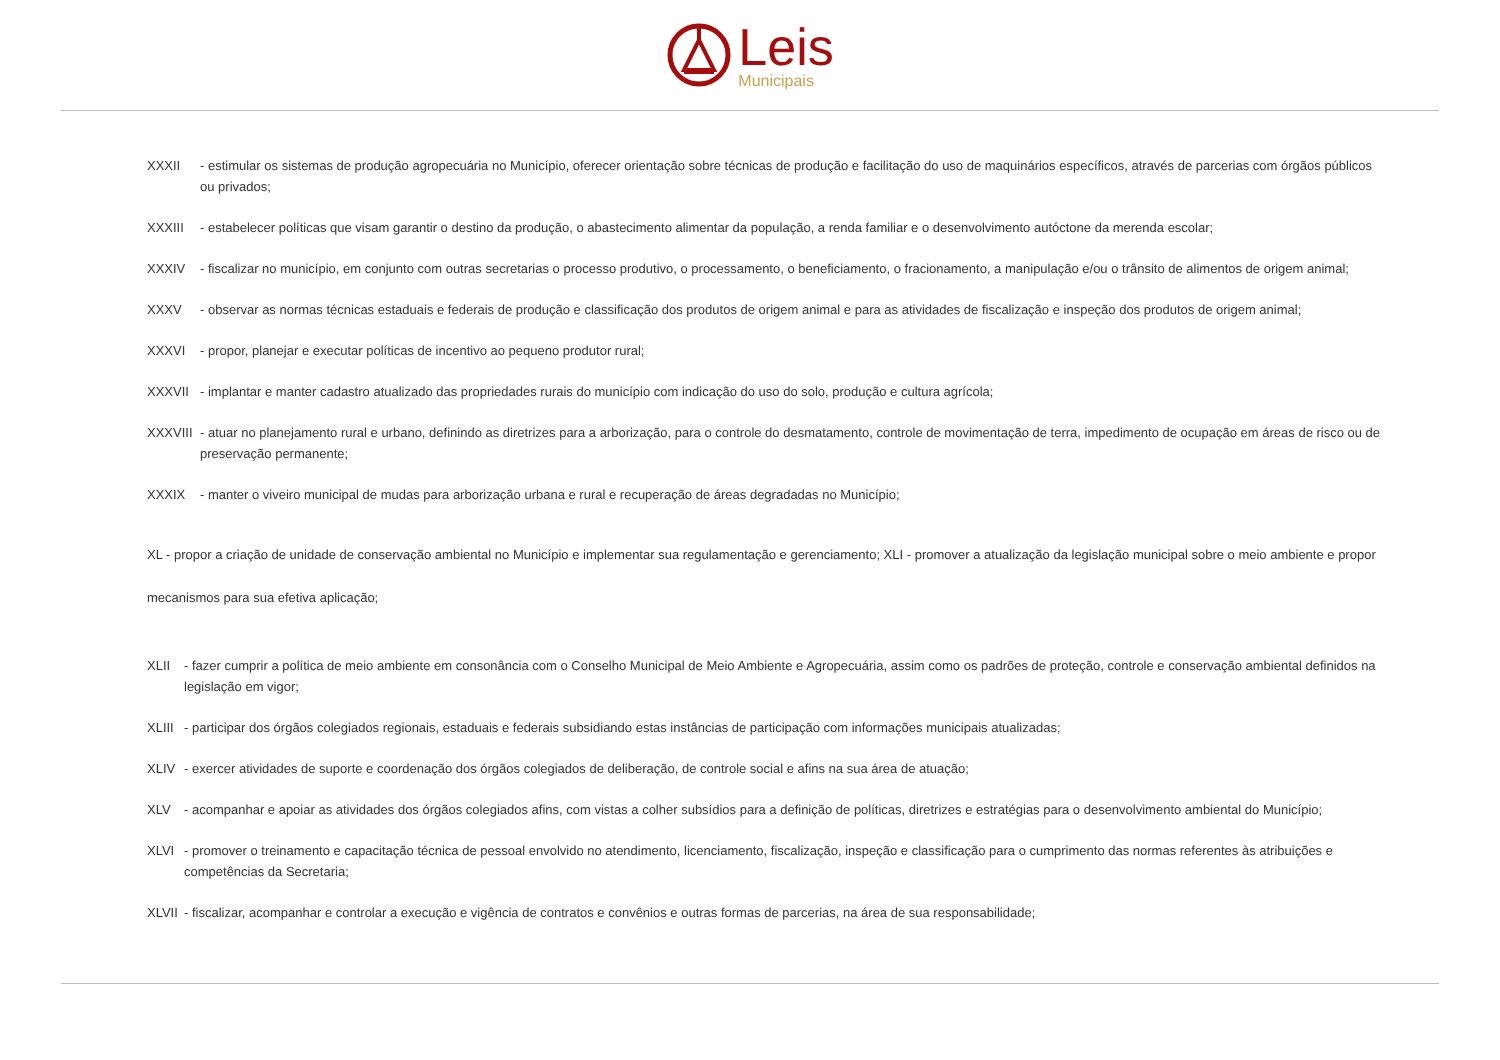Leis
Municipais
XXXII - estimular os sistemas de produção agropecuária no Município, oferecer orientação sobre técnicas de produção e facilitação do uso de maquinários específicos, através de parcerias com órgãos públicos ou privados;
XXXIII - estabelecer políticas que visam garantir o destino da produção, o abastecimento alimentar da população, a renda familiar e o desenvolvimento autóctone da merenda escolar;
XXXIV - fiscalizar no município, em conjunto com outras secretarias o processo produtivo, o processamento, o beneficiamento, o fracionamento, a manipulação e/ou o trânsito de alimentos de origem animal;
XXXV - observar as normas técnicas estaduais e federais de produção e classificação dos produtos de origem animal e para as atividades de fiscalização e inspeção dos produtos de origem animal;
XXXVI - propor, planejar e executar políticas de incentivo ao pequeno produtor rural;
XXXVII - implantar e manter cadastro atualizado das propriedades rurais do município com indicação do uso do solo, produção e cultura agrícola;
XXXVIII - atuar no planejamento rural e urbano, definindo as diretrizes para a arborização, para o controle do desmatamento, controle de movimentação de terra, impedimento de ocupação em áreas de risco ou de preservação permanente;
XXXIX - manter o viveiro municipal de mudas para arborização urbana e rural e recuperação de áreas degradadas no Município;
XL - propor a criação de unidade de conservação ambiental no Município e implementar sua regulamentação e gerenciamento; XLI - promover a atualização da legislação municipal sobre o meio ambiente e propor mecanismos para sua efetiva aplicação;
XLII - fazer cumprir a política de meio ambiente em consonância com o Conselho Municipal de Meio Ambiente e Agropecuária, assim como os padrões de proteção, controle e conservação ambiental definidos na legislação em vigor;
XLIII - participar dos órgãos colegiados regionais, estaduais e federais subsidiando estas instâncias de participação com informações municipais atualizadas;
XLIV - exercer atividades de suporte e coordenação dos órgãos colegiados de deliberação, de controle social e afins na sua área de atuação;
XLV - acompanhar e apoiar as atividades dos órgãos colegiados afins, com vistas a colher subsídios para a definição de políticas, diretrizes e estratégias para o desenvolvimento ambiental do Município;
XLVI - promover o treinamento e capacitação técnica de pessoal envolvido no atendimento, licenciamento, fiscalização, inspeção e classificação para o cumprimento das normas referentes às atribuições e competências da Secretaria;
XLVII - fiscalizar, acompanhar e controlar a execução e vigência de contratos e convênios e outras formas de parcerias, na área de sua responsabilidade;